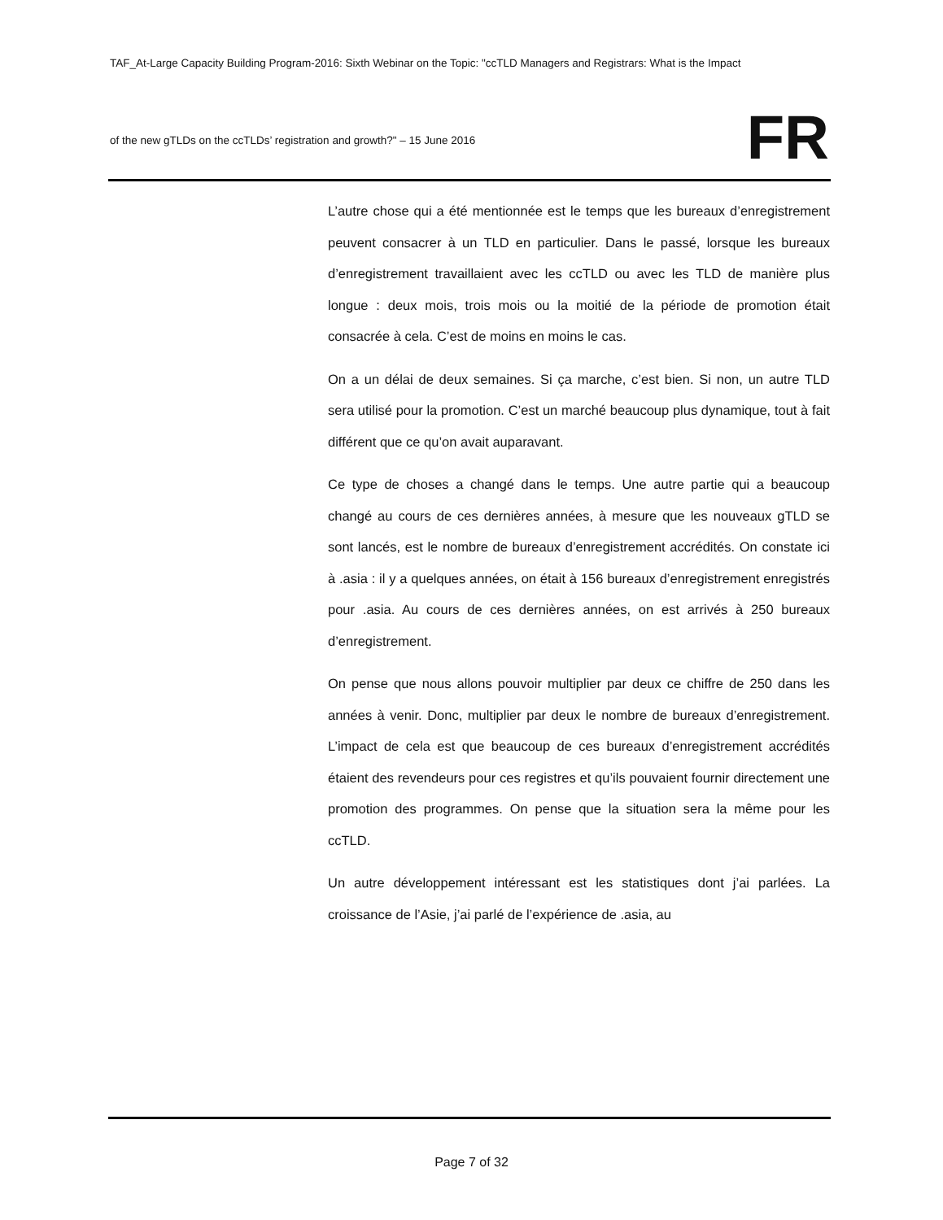TAF_At-Large Capacity Building Program-2016: Sixth Webinar on the Topic: "ccTLD Managers and Registrars: What is the Impact
of the new gTLDs on the ccTLDs’ registration and growth?" – 15 June 2016
FR
L’autre chose qui a été mentionnée est le temps que les bureaux d’enregistrement peuvent consacrer à un TLD en particulier. Dans le passé, lorsque les bureaux d’enregistrement travaillaient avec les ccTLD ou avec les TLD de manière plus longue : deux mois, trois mois ou la moitié de la période de promotion était consacrée à cela. C’est de moins en moins le cas.
On a un délai de deux semaines. Si ça marche, c’est bien. Si non, un autre TLD sera utilisé pour la promotion. C’est un marché beaucoup plus dynamique, tout à fait différent que ce qu’on avait auparavant.
Ce type de choses a changé dans le temps. Une autre partie qui a beaucoup changé au cours de ces dernières années, à mesure que les nouveaux gTLD se sont lancés, est le nombre de bureaux d’enregistrement accrédités. On constate ici à .asia : il y a quelques années, on était à 156 bureaux d’enregistrement enregistrés pour .asia. Au cours de ces dernières années, on est arrivés à 250 bureaux d’enregistrement.
On pense que nous allons pouvoir multiplier par deux ce chiffre de 250 dans les années à venir. Donc, multiplier par deux le nombre de bureaux d’enregistrement. L’impact de cela est que beaucoup de ces bureaux d’enregistrement accrédités étaient des revendeurs pour ces registres et qu’ils pouvaient fournir directement une promotion des programmes. On pense que la situation sera la même pour les ccTLD.
Un autre développement intéressant est les statistiques dont j’ai parlées. La croissance de l’Asie, j’ai parlé de l’expérience de .asia, au
Page 7 of 32